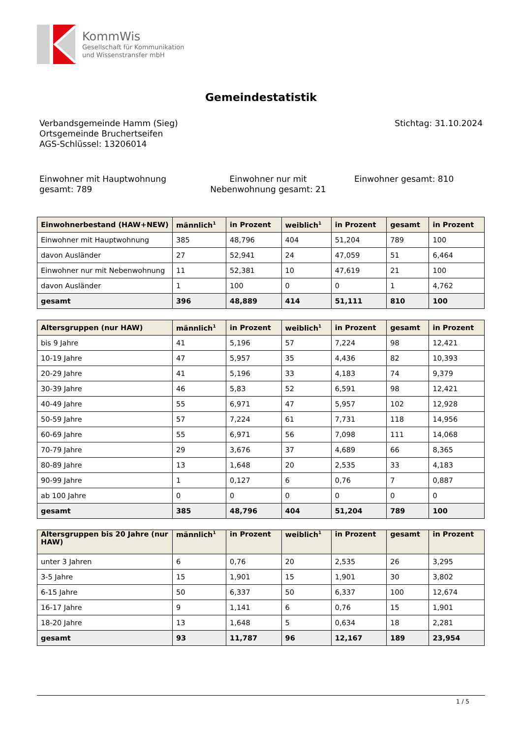KommWis
Gesellschaft für Kommunikation
und Wissenstransfer mbH
Gemeindestatistik
Verbandsgemeinde Hamm (Sieg)
Ortsgemeinde Bruchertseifen
AGS-Schlüssel: 13206014
Stichtag: 31.10.2024
Einwohner mit Hauptwohnung gesamt: 789
Einwohner nur mit Nebenwohnung gesamt: 21
Einwohner gesamt: 810
| Einwohnerbestand (HAW+NEW) | männlich<sup>1</sup> | in Prozent | weiblich<sup>1</sup> | in Prozent | gesamt | in Prozent |
| --- | --- | --- | --- | --- | --- | --- |
| Einwohner mit Hauptwohnung | 385 | 48,796 | 404 | 51,204 | 789 | 100 |
| davon Ausländer | 27 | 52,941 | 24 | 47,059 | 51 | 6,464 |
| Einwohner nur mit Nebenwohnung | 11 | 52,381 | 10 | 47,619 | 21 | 100 |
| davon Ausländer | 1 | 100 | 0 | 0 | 1 | 4,762 |
| gesamt | 396 | 48,889 | 414 | 51,111 | 810 | 100 |
| Altersgruppen (nur HAW) | männlich<sup>1</sup> | in Prozent | weiblich<sup>1</sup> | in Prozent | gesamt | in Prozent |
| --- | --- | --- | --- | --- | --- | --- |
| bis 9 Jahre | 41 | 5,196 | 57 | 7,224 | 98 | 12,421 |
| 10-19 Jahre | 47 | 5,957 | 35 | 4,436 | 82 | 10,393 |
| 20-29 Jahre | 41 | 5,196 | 33 | 4,183 | 74 | 9,379 |
| 30-39 Jahre | 46 | 5,83 | 52 | 6,591 | 98 | 12,421 |
| 40-49 Jahre | 55 | 6,971 | 47 | 5,957 | 102 | 12,928 |
| 50-59 Jahre | 57 | 7,224 | 61 | 7,731 | 118 | 14,956 |
| 60-69 Jahre | 55 | 6,971 | 56 | 7,098 | 111 | 14,068 |
| 70-79 Jahre | 29 | 3,676 | 37 | 4,689 | 66 | 8,365 |
| 80-89 Jahre | 13 | 1,648 | 20 | 2,535 | 33 | 4,183 |
| 90-99 Jahre | 1 | 0,127 | 6 | 0,76 | 7 | 0,887 |
| ab 100 Jahre | 0 | 0 | 0 | 0 | 0 | 0 |
| gesamt | 385 | 48,796 | 404 | 51,204 | 789 | 100 |
| Altersgruppen bis 20 Jahre (nur HAW) | männlich<sup>1</sup> | in Prozent | weiblich<sup>1</sup> | in Prozent | gesamt | in Prozent |
| --- | --- | --- | --- | --- | --- | --- |
| unter 3 Jahren | 6 | 0,76 | 20 | 2,535 | 26 | 3,295 |
| 3-5 Jahre | 15 | 1,901 | 15 | 1,901 | 30 | 3,802 |
| 6-15 Jahre | 50 | 6,337 | 50 | 6,337 | 100 | 12,674 |
| 16-17 Jahre | 9 | 1,141 | 6 | 0,76 | 15 | 1,901 |
| 18-20 Jahre | 13 | 1,648 | 5 | 0,634 | 18 | 2,281 |
| gesamt | 93 | 11,787 | 96 | 12,167 | 189 | 23,954 |
1 / 5